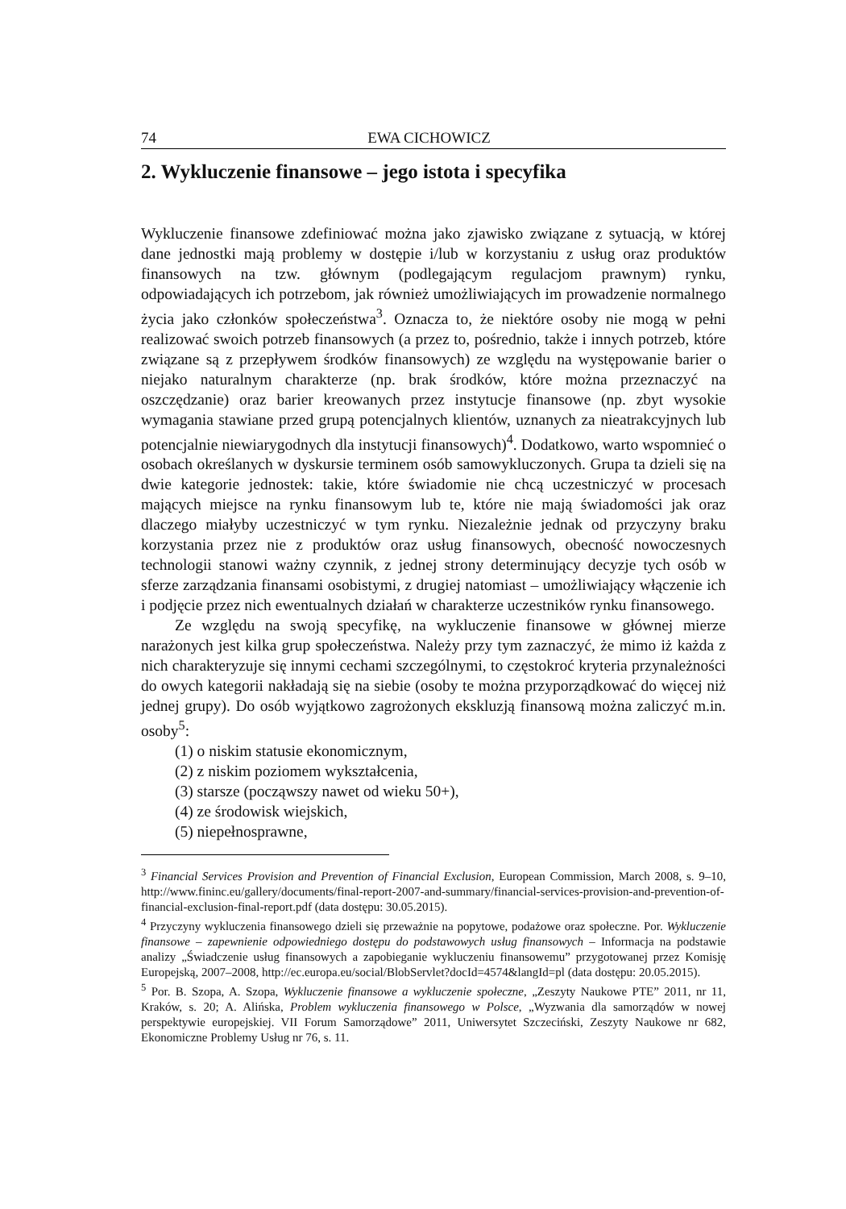74 EWA CICHOWICZ
2. Wykluczenie finansowe – jego istota i specyfika
Wykluczenie finansowe zdefiniować można jako zjawisko związane z sytuacją, w której dane jednostki mają problemy w dostępie i/lub w korzystaniu z usług oraz produktów finansowych na tzw. głównym (podlegającym regulacjom prawnym) rynku, odpowiadających ich potrzebom, jak również umożliwiających im prowadzenie normalnego życia jako członków społeczeństwa<sup>3</sup>. Oznacza to, że niektóre osoby nie mogą w pełni realizować swoich potrzeb finansowych (a przez to, pośrednio, także i innych potrzeb, które związane są z przepływem środków finansowych) ze względu na występowanie barier o niejako naturalnym charakterze (np. brak środków, które można przeznaczyć na oszczędzanie) oraz barier kreowanych przez instytucje finansowe (np. zbyt wysokie wymagania stawiane przed grupą potencjalnych klientów, uznanych za nieatrakcyjnych lub potencjalnie niewiarygodnych dla instytucji finansowych)<sup>4</sup>. Dodatkowo, warto wspomnieć o osobach określanych w dyskursie terminem osób samowykluczonych. Grupa ta dzieli się na dwie kategorie jednostek: takie, które świadomie nie chcą uczestniczyć w procesach mających miejsce na rynku finansowym lub te, które nie mają świadomości jak oraz dlaczego miałyby uczestniczyć w tym rynku. Niezależnie jednak od przyczyny braku korzystania przez nie z produktów oraz usług finansowych, obecność nowoczesnych technologii stanowi ważny czynnik, z jednej strony determinujący decyzje tych osób w sferze zarządzania finansami osobistymi, z drugiej natomiast – umożliwiający włączenie ich i podjęcie przez nich ewentualnych działań w charakterze uczestników rynku finansowego.
Ze względu na swoją specyfikę, na wykluczenie finansowe w głównej mierze narażonych jest kilka grup społeczeństwa. Należy przy tym zaznaczyć, że mimo iż każda z nich charakteryzuje się innymi cechami szczególnymi, to częstokroć kryteria przynależności do owych kategorii nakładają się na siebie (osoby te można przyporządkować do więcej niż jednej grupy). Do osób wyjątkowo zagrożonych ekskluzją finansową można zaliczyć m.in. osoby<sup>5</sup>:
(1) o niskim statusie ekonomicznym,
(2) z niskim poziomem wykształcenia,
(3) starsze (począwszy nawet od wieku 50+),
(4) ze środowisk wiejskich,
(5) niepełnosprawne,
<sup>3</sup> Financial Services Provision and Prevention of Financial Exclusion, European Commission, March 2008, s. 9–10, http://www.fininc.eu/gallery/documents/final-report-2007-and-summary/financial-services-provision-and-prevention-of-financial-exclusion-final-report.pdf (data dostępu: 30.05.2015).
<sup>4</sup> Przyczyny wykluczenia finansowego dzieli się przeważnie na popytowe, podażowe oraz społeczne. Por. Wykluczenie finansowe – zapewnienie odpowiedniego dostępu do podstawowych usług finansowych – Informacja na podstawie analizy „Świadczenie usług finansowych a zapobieganie wykluczeniu finansowemu” przygotowanej przez Komisję Europejską, 2007–2008, http://ec.europa.eu/social/BlobServlet?docId=4574&langId=pl (data dostępu: 20.05.2015).
<sup>5</sup> Por. B. Szopa, A. Szopa, Wykluczenie finansowe a wykluczenie społeczne, „Zeszyty Naukowe PTE” 2011, nr 11, Kraków, s. 20; A. Alińska, Problem wykluczenia finansowego w Polsce, „Wyzwania dla samorządów w nowej perspektywie europejskiej. VII Forum Samorządowe” 2011, Uniwersytet Szczeciński, Zeszyty Naukowe nr 682, Ekonomiczne Problemy Usług nr 76, s. 11.